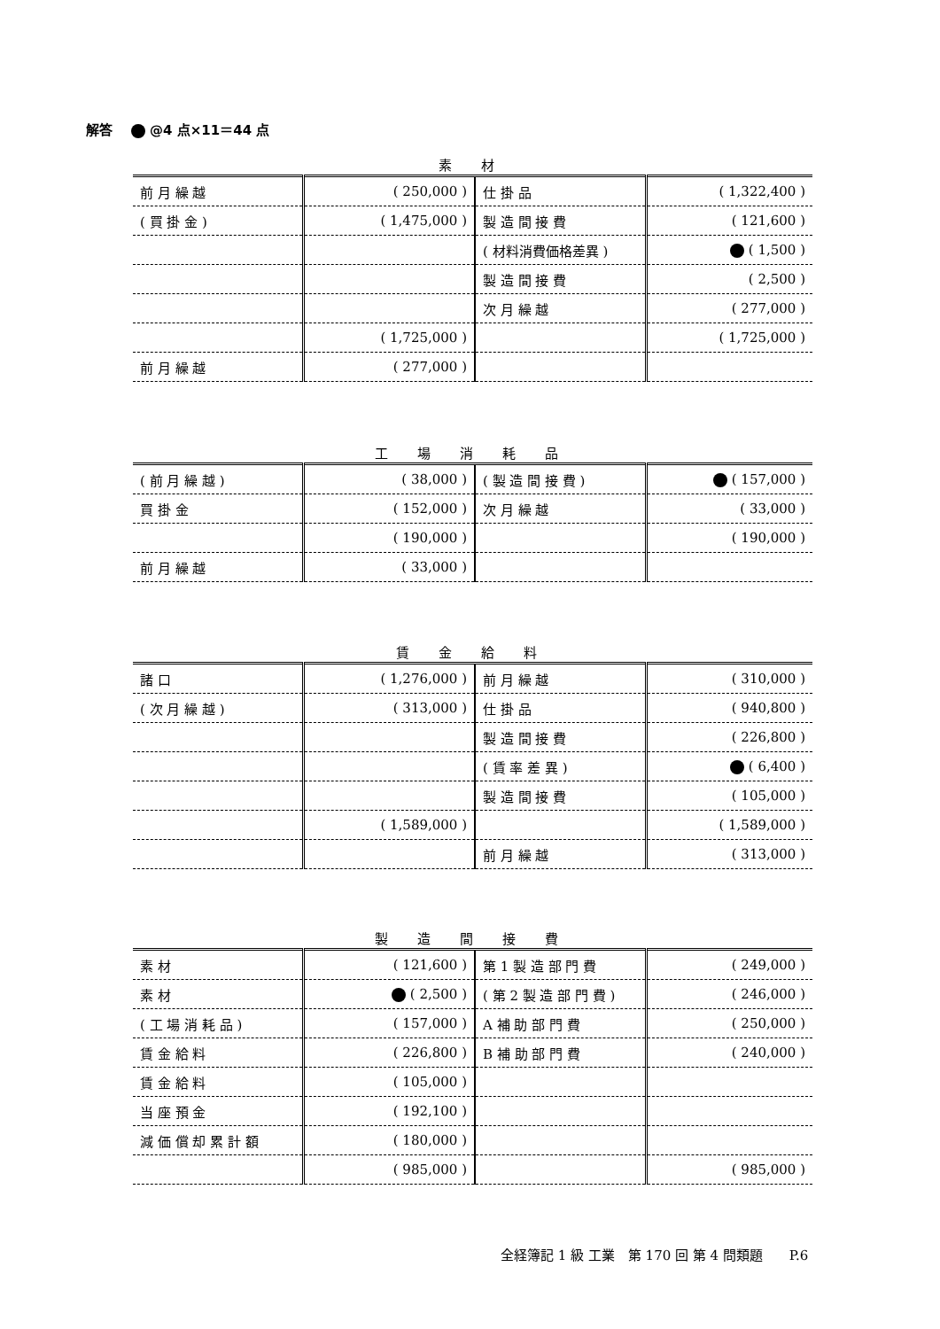解答 @4 点×11＝44 点
素 材
| 前 月 繰 越 | ( 250,000 ) | 仕 掛 品 | ( 1,322,400 ) |
| ( 買 掛 金 ) | ( 1,475,000 ) | 製 造 間 接 費 | ( 121,600 ) |
| | | ( 材料消費価格差異 ) | ( 1,500 ) |
| | | 製 造 間 接 費 | ( 2,500 ) |
| | | 次 月 繰 越 | ( 277,000 ) |
| | ( 1,725,000 ) | | ( 1,725,000 ) |
| 前 月 繰 越 | ( 277,000 ) | | |
工 場 消 耗 品
| ( 前 月 繰 越 ) | ( 38,000 ) | ( 製 造 間 接 費 ) | ( 157,000 ) |
| 買 掛 金 | ( 152,000 ) | 次 月 繰 越 | ( 33,000 ) |
| | ( 190,000 ) | | ( 190,000 ) |
| 前 月 繰 越 | ( 33,000 ) | | |
賃 金 給 料
| 諸 口 | ( 1,276,000 ) | 前 月 繰 越 | ( 310,000 ) |
| ( 次 月 繰 越 ) | ( 313,000 ) | 仕 掛 品 | ( 940,800 ) |
| | | 製 造 間 接 費 | ( 226,800 ) |
| | | ( 賃 率 差 異 ) | ( 6,400 ) |
| | | 製 造 間 接 費 | ( 105,000 ) |
| | ( 1,589,000 ) | | ( 1,589,000 ) |
| | | 前 月 繰 越 | ( 313,000 ) |
製 造 間 接 費
| 素 材 | ( 121,600 ) | 第 1 製 造 部 門 費 | ( 249,000 ) |
| 素 材 | ( 2,500 ) | ( 第 2 製 造 部 門 費 ) | ( 246,000 ) |
| ( 工 場 消 耗 品 ) | ( 157,000 ) | A 補 助 部 門 費 | ( 250,000 ) |
| 賃 金 給 料 | ( 226,800 ) | B 補 助 部 門 費 | ( 240,000 ) |
| 賃 金 給 料 | ( 105,000 ) | | |
| 当 座 預 金 | ( 192,100 ) | | |
| 減 価 償 却 累 計 額 | ( 180,000 ) | | |
| | ( 985,000 ) | | ( 985,000 ) |
全経簿記 1 級 工業　第 170 回 第 4 問類題　　P.6